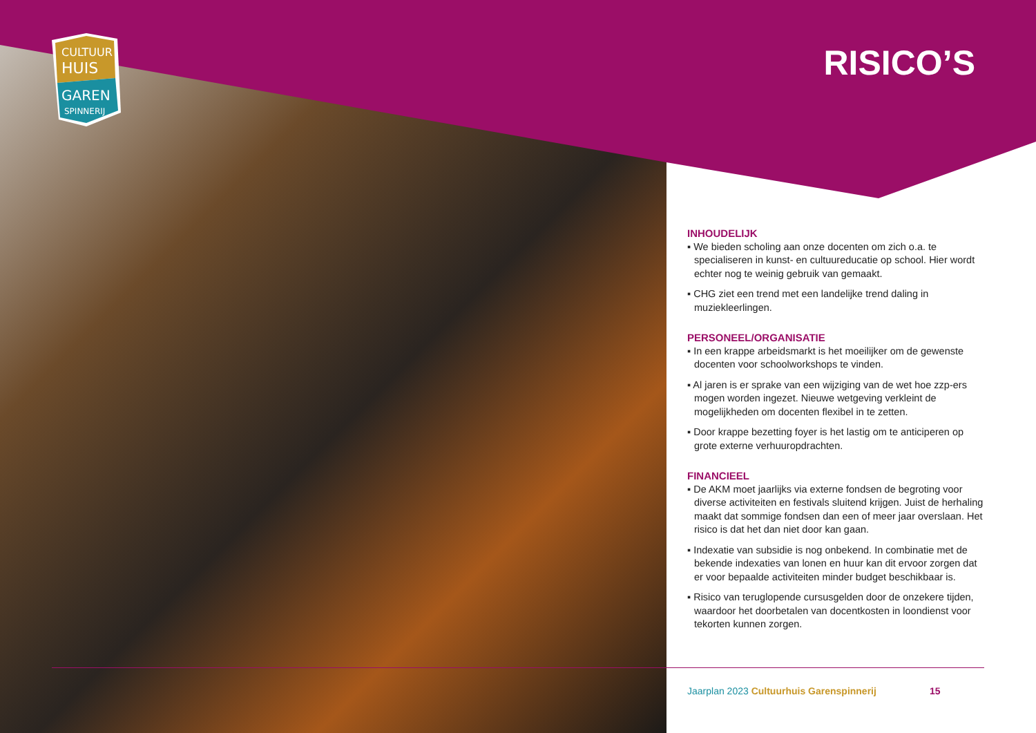CULTUUR
HUIS
GAREN
SPINNERIJ
RISICO’S
INHOUDELIJK
▪ We bieden scholing aan onze docenten om zich o.a. te specialiseren in kunst- en cultuureducatie op school. Hier wordt echter nog te weinig gebruik van gemaakt.
▪ CHG ziet een trend met een landelijke trend daling in muziekleerlingen.
PERSONEEL/ORGANISATIE
▪ In een krappe arbeidsmarkt is het moeilijker om de gewenste docenten voor schoolworkshops te vinden.
▪ Al jaren is er sprake van een wijziging van de wet hoe zzp-ers mogen worden ingezet. Nieuwe wetgeving verkleint de mogelijkheden om docenten flexibel in te zetten.
▪ Door krappe bezetting foyer is het lastig om te anticiperen op grote externe verhuuropdrachten.
FINANCIEEL
▪ De AKM moet jaarlijks via externe fondsen de begroting voor diverse activiteiten en festivals sluitend krijgen. Juist de herhaling maakt dat sommige fondsen dan een of meer jaar overslaan. Het risico is dat het dan niet door kan gaan.
▪ Indexatie van subsidie is nog onbekend. In combinatie met de bekende indexaties van lonen en huur kan dit ervoor zorgen dat er voor bepaalde activiteiten minder budget beschikbaar is.
▪ Risico van teruglopende cursusgelden door de onzekere tijden, waardoor het doorbetalen van docentkosten in loondienst voor tekorten kunnen zorgen.
Jaarplan 2023 Cultuurhuis Garenspinnerij
15